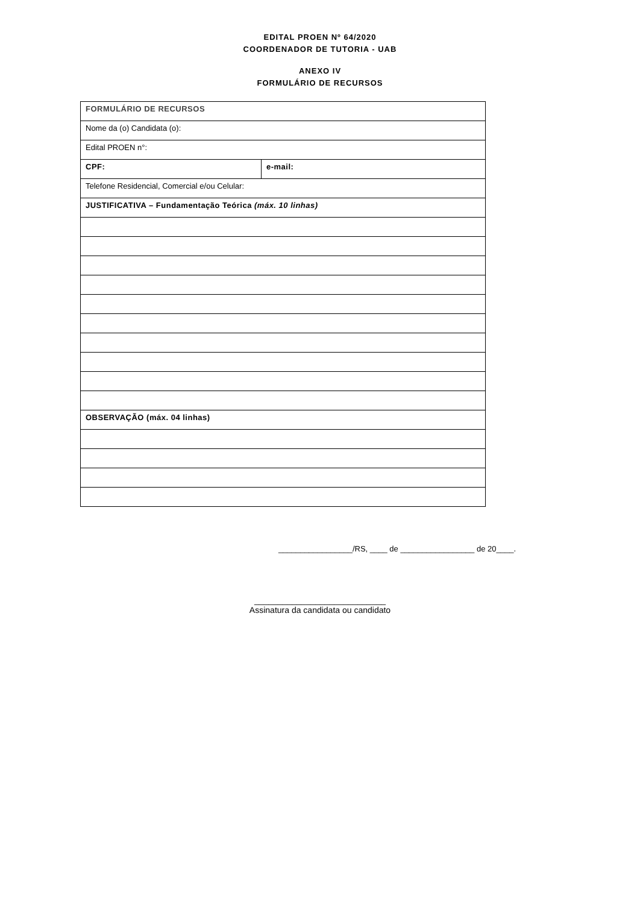EDITAL PROEN Nº 64/2020
COORDENADOR DE TUTORIA - UAB
ANEXO IV
FORMULÁRIO DE RECURSOS
| FORMULÁRIO DE RECURSOS | |
| Nome da (o) Candidata (o): | |
| Edital PROEN n°: | |
| CPF: | e-mail: |
| Telefone Residencial, Comercial e/ou Celular: | |
| JUSTIFICATIVA – Fundamentação Teórica (máx. 10 linhas) | |
| OBSERVAÇÃO (máx. 04 linhas) | |
_________________/RS, ____ de _________________ de 20____.
____________________________
Assinatura da candidata ou candidato